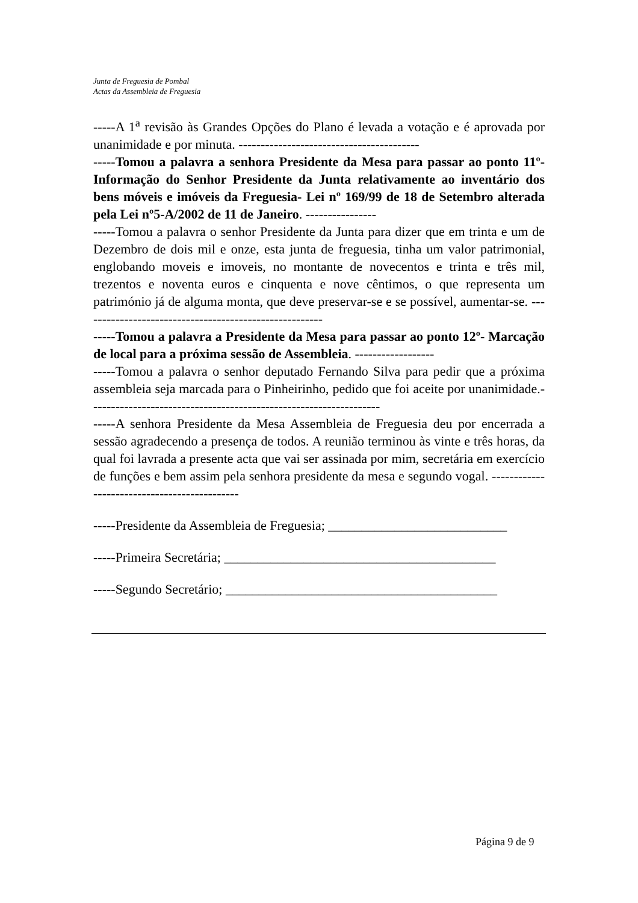Junta de Freguesia de Pombal
Actas da Assembleia de Freguesia
-----A 1<sup>a</sup> revisão às Grandes Opções do Plano é levada a votação e é aprovada por unanimidade e por minuta. -----------------------------------------
-----Tomou a palavra a senhora Presidente da Mesa para passar ao ponto 11º- Informação do Senhor Presidente da Junta relativamente ao inventário dos bens móveis e imóveis da Freguesia- Lei nº 169/99 de 18 de Setembro alterada pela Lei nº5-A/2002 de 11 de Janeiro. ----------------
-----Tomou a palavra o senhor Presidente da Junta para dizer que em trinta e um de Dezembro de dois mil e onze, esta junta de freguesia, tinha um valor patrimonial, englobando moveis e imoveis, no montante de novecentos e trinta e três mil, trezentos e noventa euros e cinquenta e nove cêntimos, o que representa um património já de alguma monta, que deve preservar-se e se possível, aumentar-se. -------------------------------------------------------
-----Tomou a palavra a Presidente da Mesa para passar ao ponto 12º- Marcação de local para a próxima sessão de Assembleia. ------------------
-----Tomou a palavra o senhor deputado Fernando Silva para pedir que a próxima assembleia seja marcada para o Pinheirinho, pedido que foi aceite por unanimidade.------------------------------------------------------------------
-----A senhora Presidente da Mesa Assembleia de Freguesia deu por encerrada a sessão agradecendo a presença de todos. A reunião terminou às vinte e três horas, da qual foi lavrada a presente acta que vai ser assinada por mim, secretária em exercício de funções e bem assim pela senhora presidente da mesa e segundo vogal. ---------------------------------------------
-----Presidente da Assembleia de Freguesia; ___________________________
-----Primeira Secretária; _________________________________________
-----Segundo Secretário; _________________________________________
Página 9 de 9